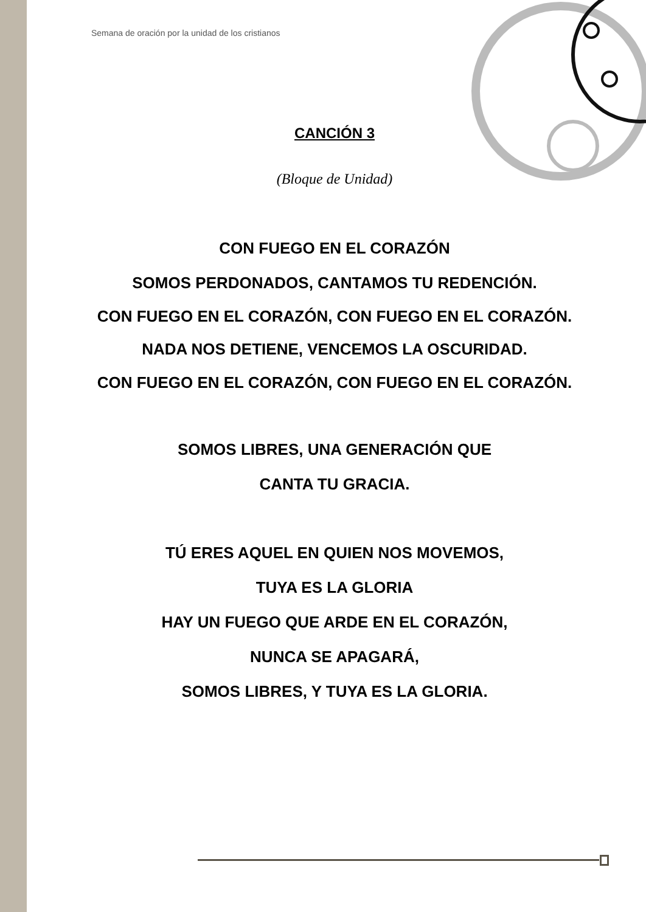Semana de oración por la unidad de los cristianos
CANCIÓN 3
(Bloque de Unidad)
CON FUEGO EN EL CORAZÓN
SOMOS PERDONADOS, CANTAMOS TU REDENCIÓN.
CON FUEGO EN EL CORAZÓN, CON FUEGO EN EL CORAZÓN.
NADA NOS DETIENE, VENCEMOS LA OSCURIDAD.
CON FUEGO EN EL CORAZÓN, CON FUEGO EN EL CORAZÓN.
SOMOS LIBRES, UNA GENERACIÓN QUE
CANTA TU GRACIA.
TÚ ERES AQUEL EN QUIEN NOS MOVEMOS,
TUYA ES LA GLORIA
HAY UN FUEGO QUE ARDE EN EL CORAZÓN,
NUNCA SE APAGARÁ,
SOMOS LIBRES, Y TUYA ES LA GLORIA.